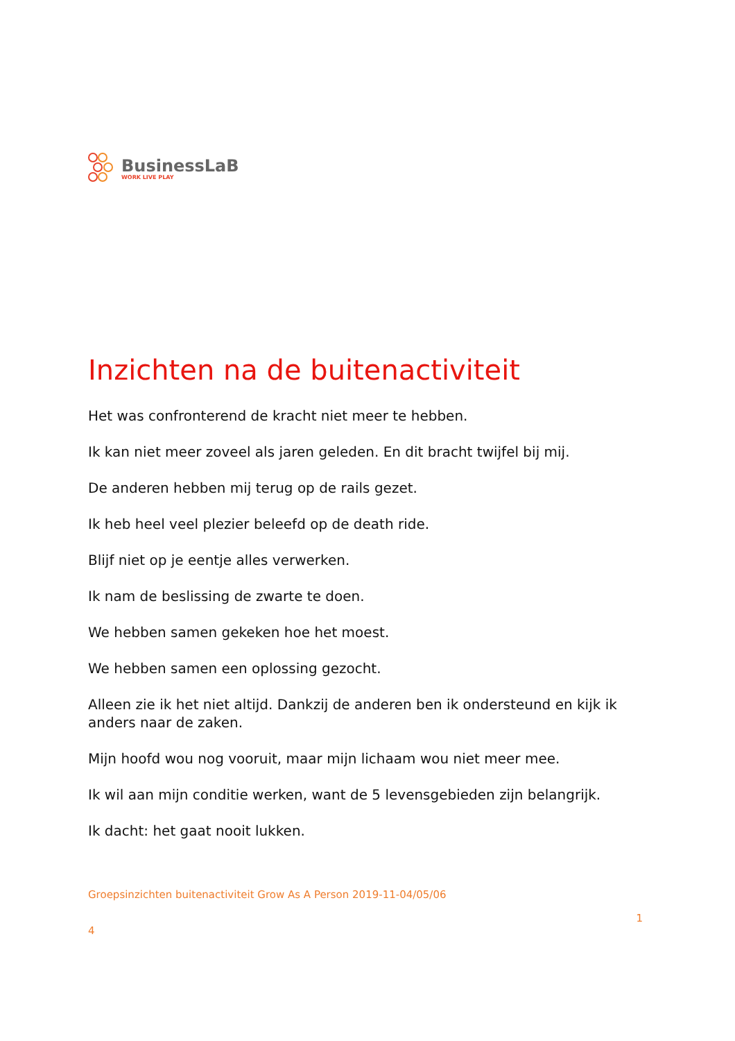BusinessLaB
WORK LIVE PLAY
Inzichten na de buitenactiviteit
Het was confronterend de kracht niet meer te hebben.
Ik kan niet meer zoveel als jaren geleden. En dit bracht twijfel bij mij.
De anderen hebben mij terug op de rails gezet.
Ik heb heel veel plezier beleefd op de death ride.
Blijf niet op je eentje alles verwerken.
Ik nam de beslissing de zwarte te doen.
We hebben samen gekeken hoe het moest.
We hebben samen een oplossing gezocht.
Alleen zie ik het niet altijd. Dankzij de anderen ben ik ondersteund en kijk ik anders naar de zaken.
Mijn hoofd wou nog vooruit, maar mijn lichaam wou niet meer mee.
Ik wil aan mijn conditie werken, want de 5 levensgebieden zijn belangrijk.
Ik dacht: het gaat nooit lukken.
Groepsinzichten buitenactiviteit Grow As A Person 2019-11-04/05/06
1
4